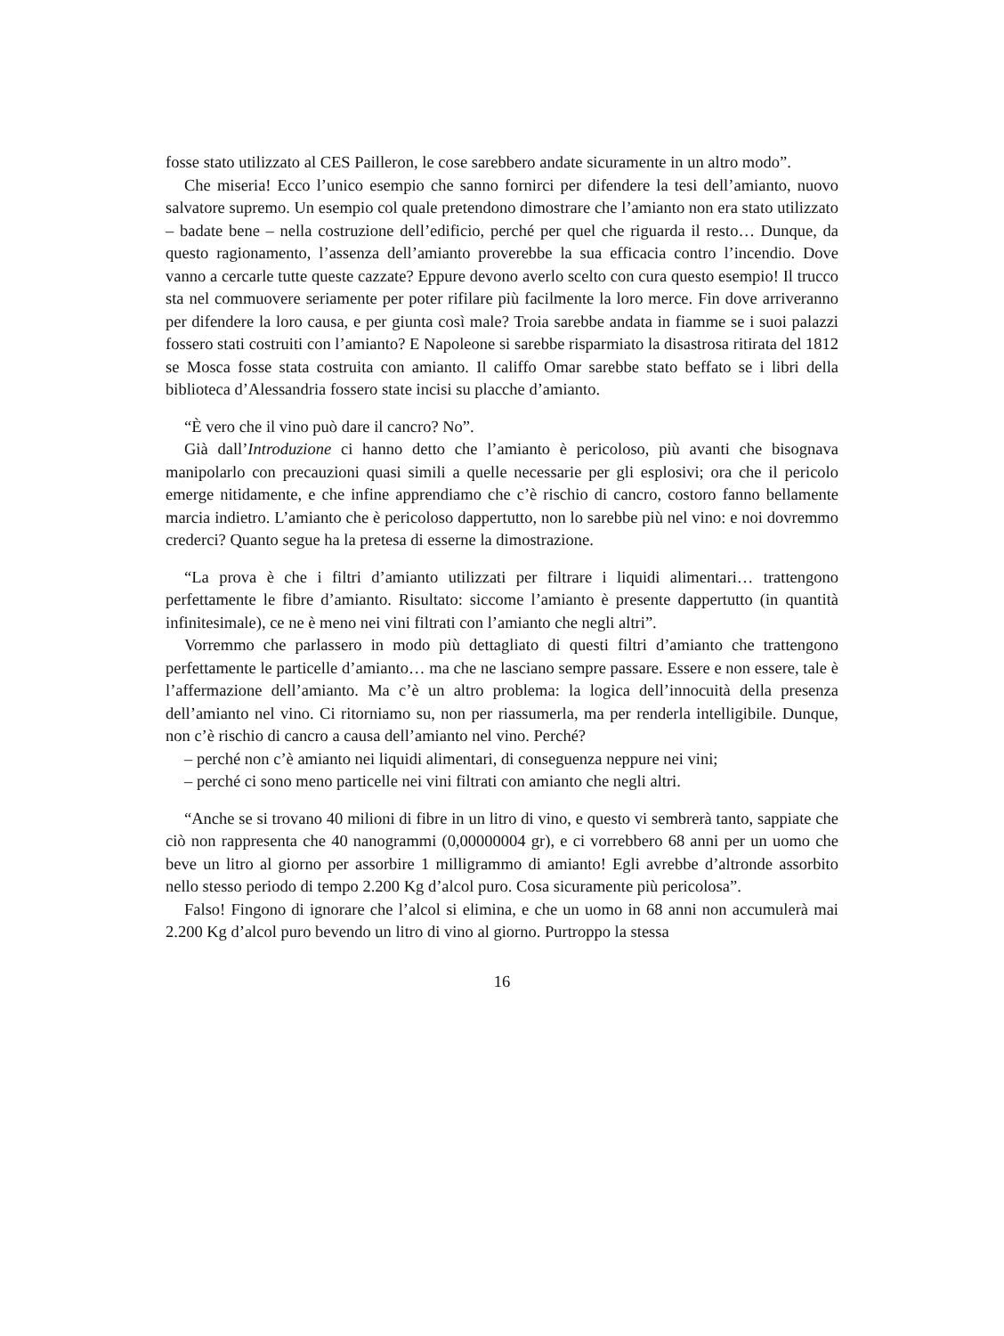fosse stato utilizzato al CES Pailleron, le cose sarebbero andate sicuramente in un altro modo”.
Che miseria! Ecco l’unico esempio che sanno fornirci per difendere la tesi dell’amianto, nuovo salvatore supremo. Un esempio col quale pretendono dimostrare che l’amianto non era stato utilizzato – badate bene – nella costruzione dell’edificio, perché per quel che riguarda il resto… Dunque, da questo ragionamento, l’assenza dell’amianto proverebbe la sua efficacia contro l’incendio. Dove vanno a cercarle tutte queste cazzate? Eppure devono averlo scelto con cura questo esempio! Il trucco sta nel commuovere seriamente per poter rifilare più facilmente la loro merce. Fin dove arriveranno per difendere la loro causa, e per giunta così male? Troia sarebbe andata in fiamme se i suoi palazzi fossero stati costruiti con l’amianto? E Napoleone si sarebbe risparmiato la disastrosa ritirata del 1812 se Mosca fosse stata costruita con amianto. Il califfo Omar sarebbe stato beffato se i libri della biblioteca d’Alessandria fossero state incisi su placche d’amianto.
“È vero che il vino può dare il cancro? No”.
Già dall’Introduzione ci hanno detto che l’amianto è pericoloso, più avanti che bisognava manipolarlo con precauzioni quasi simili a quelle necessarie per gli esplosivi; ora che il pericolo emerge nitidamente, e che infine apprendiamo che c’è rischio di cancro, costoro fanno bellamente marcia indietro. L’amianto che è pericoloso dappertutto, non lo sarebbe più nel vino: e noi dovremmo crederci? Quanto segue ha la pretesa di esserne la dimostrazione.
“La prova è che i filtri d’amianto utilizzati per filtrare i liquidi alimentari… trattengono perfettamente le fibre d’amianto. Risultato: siccome l’amianto è presente dappertutto (in quantità infinitesimale), ce ne è meno nei vini filtrati con l’amianto che negli altri”.
Vorremmo che parlassero in modo più dettagliato di questi filtri d’amianto che trattengono perfettamente le particelle d’amianto… ma che ne lasciano sempre passare. Essere e non essere, tale è l’affermazione dell’amianto. Ma c’è un altro problema: la logica dell’innocuità della presenza dell’amianto nel vino. Ci ritorniamo su, non per riassumerla, ma per renderla intelligibile. Dunque, non c’è rischio di cancro a causa dell’amianto nel vino. Perché?
– perché non c’è amianto nei liquidi alimentari, di conseguenza neppure nei vini;
– perché ci sono meno particelle nei vini filtrati con amianto che negli altri.
“Anche se si trovano 40 milioni di fibre in un litro di vino, e questo vi sembrerà tanto, sappiate che ciò non rappresenta che 40 nanogrammi (0,00000004 gr), e ci vorrebbero 68 anni per un uomo che beve un litro al giorno per assorbire 1 milligrammo di amianto! Egli avrebbe d’altronde assorbito nello stesso periodo di tempo 2.200 Kg d’alcol puro. Cosa sicuramente più pericolosa”.
Falso! Fingono di ignorare che l’alcol si elimina, e che un uomo in 68 anni non accumulerà mai 2.200 Kg d’alcol puro bevendo un litro di vino al giorno. Purtroppo la stessa
16